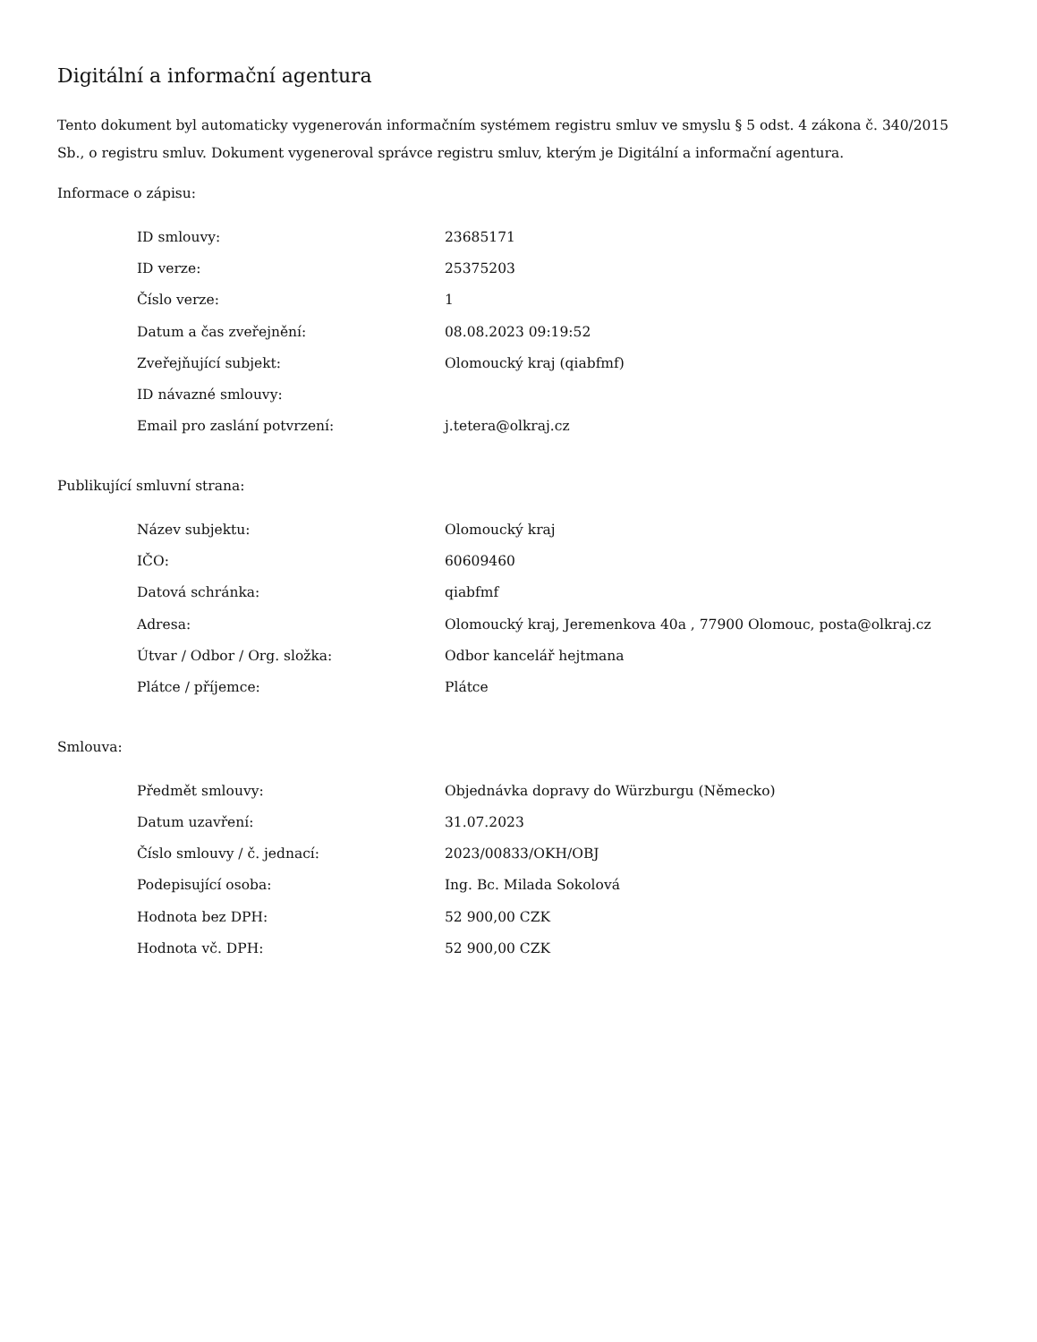Digitální a informační agentura
Tento dokument byl automaticky vygenerován informačním systémem registru smluv ve smyslu § 5 odst. 4 zákona č. 340/2015 Sb., o registru smluv. Dokument vygeneroval správce registru smluv, kterým je Digitální a informační agentura.
Informace o zápisu:
| ID smlouvy: | 23685171 |
| ID verze: | 25375203 |
| Číslo verze: | 1 |
| Datum a čas zveřejnění: | 08.08.2023 09:19:52 |
| Zveřejňující subjekt: | Olomoucký kraj (qiabfmf) |
| ID návazné smlouvy: | |
| Email pro zaslání potvrzení: | j.tetera@olkraj.cz |
Publikující smluvní strana:
| Název subjektu: | Olomoucký kraj |
| IČO: | 60609460 |
| Datová schránka: | qiabfmf |
| Adresa: | Olomoucký kraj, Jeremenkova 40a , 77900 Olomouc, posta@olkraj.cz |
| Útvar / Odbor / Org. složka: | Odbor kancelář hejtmana |
| Plátce / příjemce: | Plátce |
Smlouva:
| Předmět smlouvy: | Objednávka dopravy do Würzburgu (Německo) |
| Datum uzavření: | 31.07.2023 |
| Číslo smlouvy / č. jednací: | 2023/00833/OKH/OBJ |
| Podepisující osoba: | Ing. Bc. Milada Sokolová |
| Hodnota bez DPH: | 52 900,00 CZK |
| Hodnota vč. DPH: | 52 900,00 CZK |